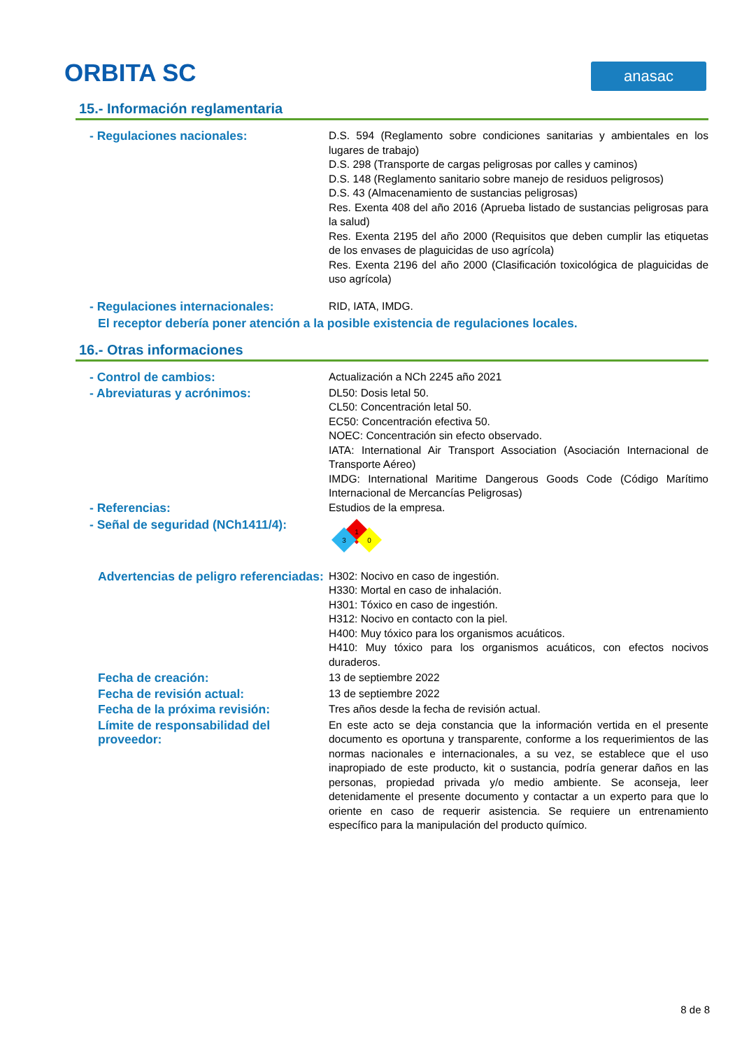ORBITA SC anasac
15.- Información reglamentaria
- Regulaciones nacionales: D.S. 594 (Reglamento sobre condiciones sanitarias y ambientales en los lugares de trabajo)
D.S. 298 (Transporte de cargas peligrosas por calles y caminos)
D.S. 148 (Reglamento sanitario sobre manejo de residuos peligrosos)
D.S. 43 (Almacenamiento de sustancias peligrosas)
Res. Exenta 408 del año 2016 (Aprueba listado de sustancias peligrosas para la salud)
Res. Exenta 2195 del año 2000 (Requisitos que deben cumplir las etiquetas de los envases de plaguicidas de uso agrícola)
Res. Exenta 2196 del año 2000 (Clasificación toxicológica de plaguicidas de uso agrícola)
- Regulaciones internacionales: RID, IATA, IMDG.
El receptor debería poner atención a la posible existencia de regulaciones locales.
16.- Otras informaciones
- Control de cambios: Actualización a NCh 2245 año 2021
- Abreviaturas y acrónimos: DL50: Dosis letal 50.
CL50: Concentración letal 50.
EC50: Concentración efectiva 50.
NOEC: Concentración sin efecto observado.
IATA: International Air Transport Association (Asociación Internacional de Transporte Aéreo)
IMDG: International Maritime Dangerous Goods Code (Código Marítimo Internacional de Mercancías Peligrosas)
- Referencias: Estudios de la empresa.
- Señal de seguridad (NCh1411/4):
1
3
0
Advertencias de peligro referenciadas:
H302: Nocivo en caso de ingestión.
H330: Mortal en caso de inhalación.
H301: Tóxico en caso de ingestión.
H312: Nocivo en contacto con la piel.
H400: Muy tóxico para los organismos acuáticos.
H410: Muy tóxico para los organismos acuáticos, con efectos nocivos duraderos.
Fecha de creación: 13 de septiembre 2022
Fecha de revisión actual: 13 de septiembre 2022
Fecha de la próxima revisión: Tres años desde la fecha de revisión actual.
Límite de responsabilidad del proveedor:
En este acto se deja constancia que la información vertida en el presente documento es oportuna y transparente, conforme a los requerimientos de las normas nacionales e internacionales, a su vez, se establece que el uso inapropiado de este producto, kit o sustancia, podría generar daños en las personas, propiedad privada y/o medio ambiente. Se aconseja, leer detenidamente el presente documento y contactar a un experto para que lo oriente en caso de requerir asistencia. Se requiere un entrenamiento específico para la manipulación del producto químico.
8 de 8